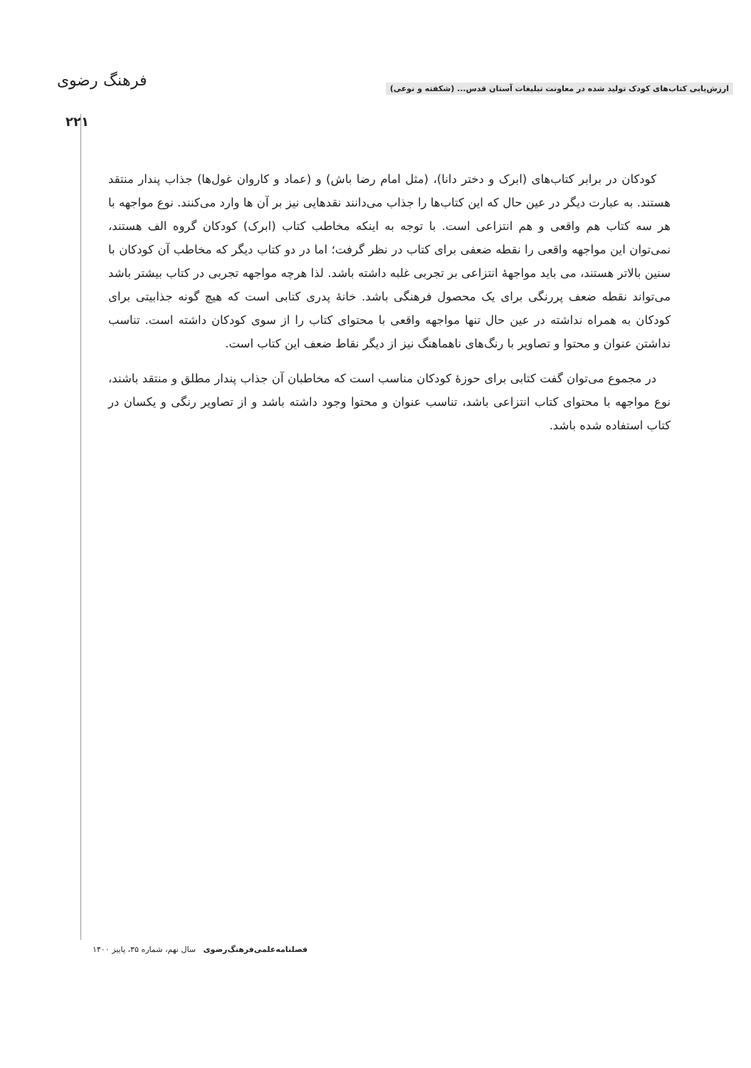ارزش‌یابی کتاب‌های کودک تولید شده در معاونت تبلیغات آستان قدس... (شکفته و نوعی)
فرهنگ رضوی
۲۲۱
کودکان در برابر کتاب‌های (ابرک و دختر دانا)، (مثل امام رضا باش) و (عماد و کاروان غول‌ها) جذاب پندار منتقد هستند. به عبارت دیگر در عین حال که این کتاب‌ها را جذاب می‌دانند نقدهایی نیز بر آن ها وارد می‌کنند. نوع مواجهه با هر سه کتاب هم واقعی و هم انتزاعی است. با توجه به اینکه مخاطب کتاب (ابرک) کودکان گروه الف هستند، نمی‌توان این مواجهه واقعی را نقطه ضعفی برای کتاب در نظر گرفت؛ اما در دو کتاب دیگر که مخاطب آن کودکان با سنین بالاتر هستند، می باید مواجهۀ انتزاعی بر تجربی غلبه داشته باشد. لذا هرچه مواجهه تجربی در کتاب بیشتر باشد می‌تواند نقطه ضعف پررنگی برای یک محصول فرهنگی باشد. خانۀ پدری کتابی است که هیچ گونه جذابیتی برای کودکان به همراه نداشته در عین حال تنها مواجهه واقعی با محتوای کتاب را از سوی کودکان داشته است. تناسب نداشتن عنوان و محتوا و تصاویر با رنگ‌های ناهماهنگ نیز از دیگر نقاط ضعف این کتاب است.
در مجموع می‌توان گفت کتابی برای حوزۀ کودکان مناسب است که مخاطبان آن جذاب پندار مطلق و منتقد باشند، نوع مواجهه با محتوای کتاب انتزاعی باشد، تناسب عنوان و محتوا وجود داشته باشد و از تصاویر رنگی و یکسان در کتاب استفاده شده باشد.
فصلنامه‌علمی‌فرهنگ‌رضوی سال نهم، شماره ۳۵، پاییز ۱۴۰۰